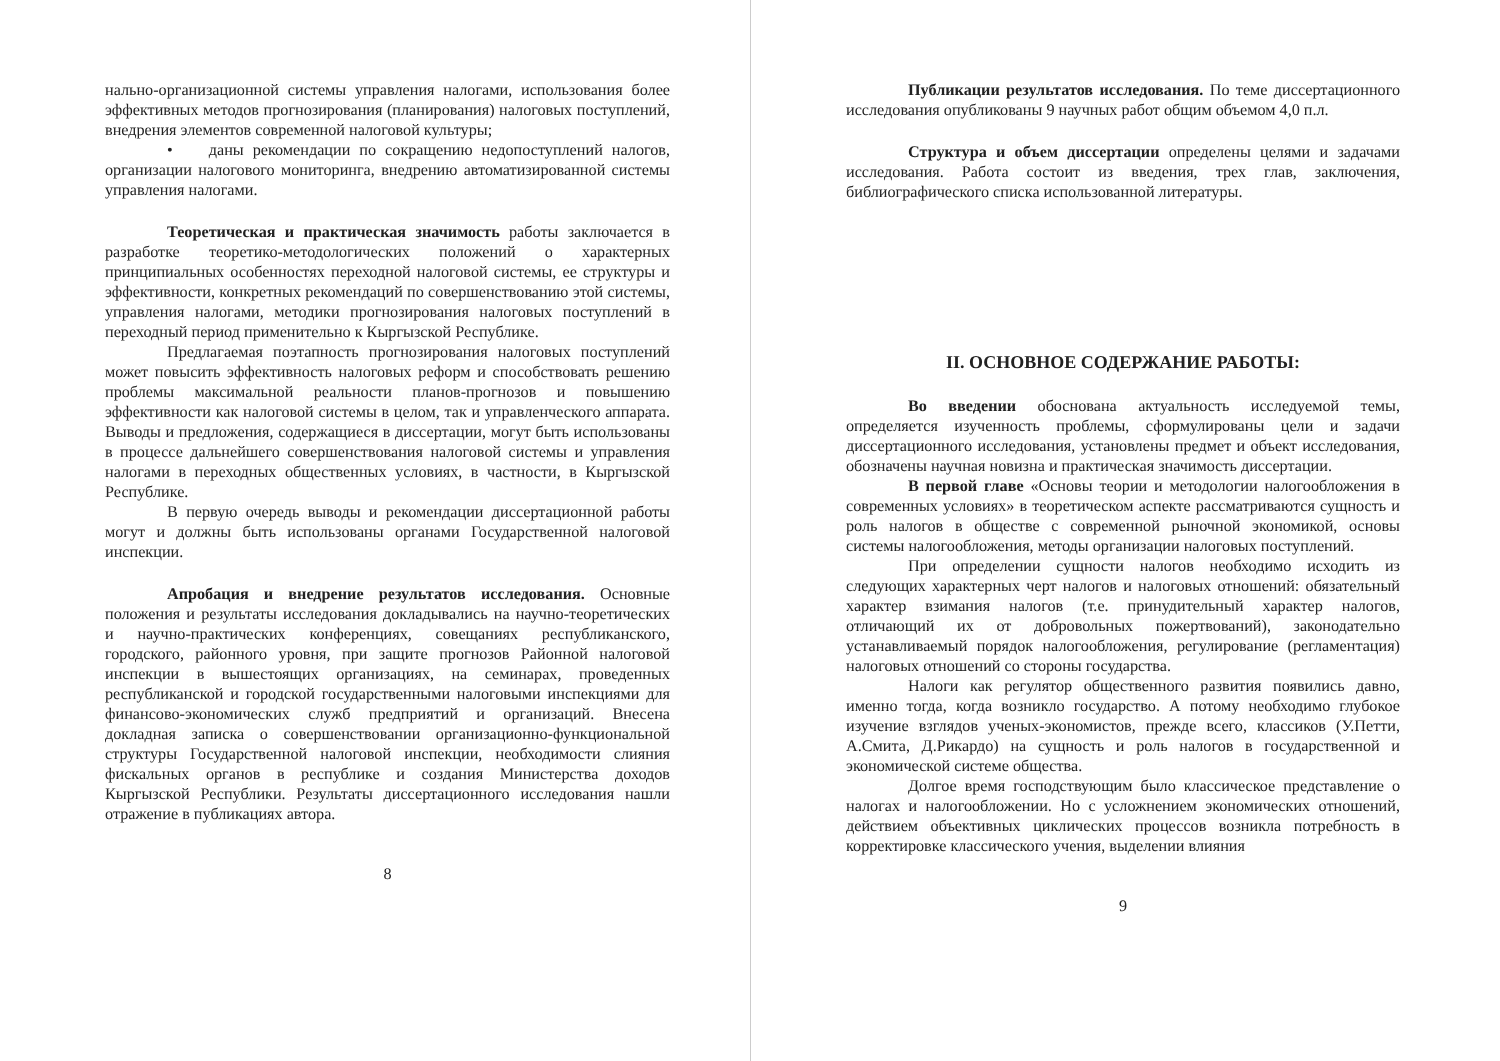нально-организационной системы управления налогами, использования более эффективных методов прогнозирования (планирования) налоговых поступлений, внедрения элементов современной налоговой культуры;
• даны рекомендации по сокращению недопоступлений налогов, организации налогового мониторинга, внедрению автоматизированной системы управления налогами.
Теоретическая и практическая значимость работы заключается в разработке теоретико-методологических положений о характерных принципиальных особенностях переходной налоговой системы, ее структуры и эффективности, конкретных рекомендаций по совершенствованию этой системы, управления налогами, методики прогнозирования налоговых поступлений в переходный период применительно к Кыргызской Республике.
Предлагаемая поэтапность прогнозирования налоговых поступлений может повысить эффективность налоговых реформ и способствовать решению проблемы максимальной реальности планов-прогнозов и повышению эффективности как налоговой системы в целом, так и управленческого аппарата. Выводы и предложения, содержащиеся в диссертации, могут быть использованы в процессе дальнейшего совершенствования налоговой системы и управления налогами в переходных общественных условиях, в частности, в Кыргызской Республике.
В первую очередь выводы и рекомендации диссертационной работы могут и должны быть использованы органами Государственной налоговой инспекции.
Апробация и внедрение результатов исследования. Основные положения и результаты исследования докладывались на научно-теоретических и научно-практических конференциях, совещаниях республиканского, городского, районного уровня, при защите прогнозов Районной налоговой инспекции в вышестоящих организациях, на семинарах, проведенных республиканской и городской государственными налоговыми инспекциями для финансово-экономических служб предприятий и организаций. Внесена докладная записка о совершенствовании организационно-функциональной структуры Государственной налоговой инспекции, необходимости слияния фискальных органов в республике и создания Министерства доходов Кыргызской Республики. Результаты диссертационного исследования нашли отражение в публикациях автора.
8
Публикации результатов исследования. По теме диссертационного исследования опубликованы 9 научных работ общим объемом 4,0 п.л.
Структура и объем диссертации определены целями и задачами исследования. Работа состоит из введения, трех глав, заключения, библиографического списка использованной литературы.
II. ОСНОВНОЕ СОДЕРЖАНИЕ РАБОТЫ:
Во введении обоснована актуальность исследуемой темы, определяется изученность проблемы, сформулированы цели и задачи диссертационного исследования, установлены предмет и объект исследования, обозначены научная новизна и практическая значимость диссертации.
В первой главе «Основы теории и методологии налогообложения в современных условиях» в теоретическом аспекте рассматриваются сущность и роль налогов в обществе с современной рыночной экономикой, основы системы налогообложения, методы организации налоговых поступлений.
При определении сущности налогов необходимо исходить из следующих характерных черт налогов и налоговых отношений: обязательный характер взимания налогов (т.е. принудительный характер налогов, отличающий их от добровольных пожертвований), законодательно устанавливаемый порядок налогообложения, регулирование (регламентация) налоговых отношений со стороны государства.
Налоги как регулятор общественного развития появились давно, именно тогда, когда возникло государство. А потому необходимо глубокое изучение взглядов ученых-экономистов, прежде всего, классиков (У.Петти, А.Смита, Д.Рикардо) на сущность и роль налогов в государственной и экономической системе общества.
Долгое время господствующим было классическое представление о налогах и налогообложении. Но с усложнением экономических отношений, действием объективных циклических процессов возникла потребность в корректировке классического учения, выделении влияния
9